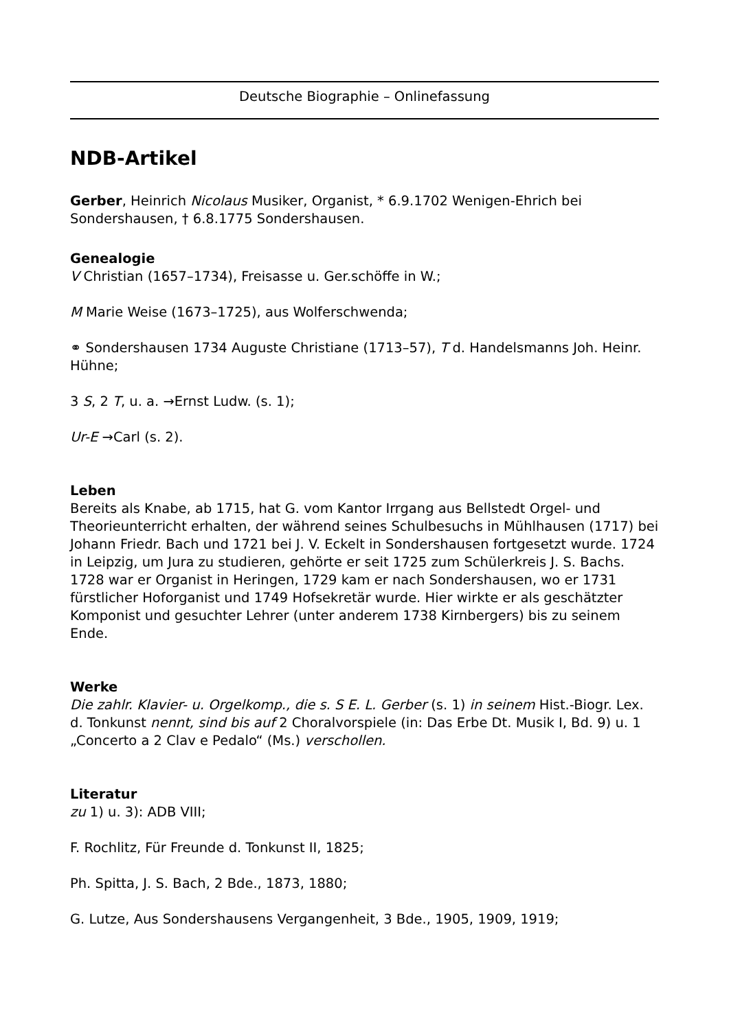Deutsche Biographie – Onlinefassung
NDB-Artikel
Gerber, Heinrich Nicolaus Musiker, Organist, * 6.9.1702 Wenigen-Ehrich bei Sondershausen, † 6.8.1775 Sondershausen.
Genealogie
V Christian (1657–1734), Freisasse u. Ger.schöffe in W.;
M Marie Weise (1673–1725), aus Wolferschwenda;
⚭ Sondershausen 1734 Auguste Christiane (1713–57), T d. Handelsmanns Joh. Heinr. Hühne;
3 S, 2 T, u. a. →Ernst Ludw. (s. 1);
Ur-E →Carl (s. 2).
Leben
Bereits als Knabe, ab 1715, hat G. vom Kantor Irrgang aus Bellstedt Orgel- und Theorieunterricht erhalten, der während seines Schulbesuchs in Mühlhausen (1717) bei Johann Friedr. Bach und 1721 bei J. V. Eckelt in Sondershausen fortgesetzt wurde. 1724 in Leipzig, um Jura zu studieren, gehörte er seit 1725 zum Schülerkreis J. S. Bachs. 1728 war er Organist in Heringen, 1729 kam er nach Sondershausen, wo er 1731 fürstlicher Hoforganist und 1749 Hofsekretär wurde. Hier wirkte er als geschätzter Komponist und gesuchter Lehrer (unter anderem 1738 Kirnbergers) bis zu seinem Ende.
Werke
Die zahlr. Klavier- u. Orgelkomp., die s. S E. L. Gerber (s. 1) in seinem Hist.-Biogr. Lex. d. Tonkunst nennt, sind bis auf 2 Choralvorspiele (in: Das Erbe Dt. Musik I, Bd. 9) u. 1 „Concerto a 2 Clav e Pedalo“ (Ms.) verschollen.
Literatur
zu 1) u. 3): ADB VIII;
F. Rochlitz, Für Freunde d. Tonkunst II, 1825;
Ph. Spitta, J. S. Bach, 2 Bde., 1873, 1880;
G. Lutze, Aus Sondershausens Vergangenheit, 3 Bde., 1905, 1909, 1919;